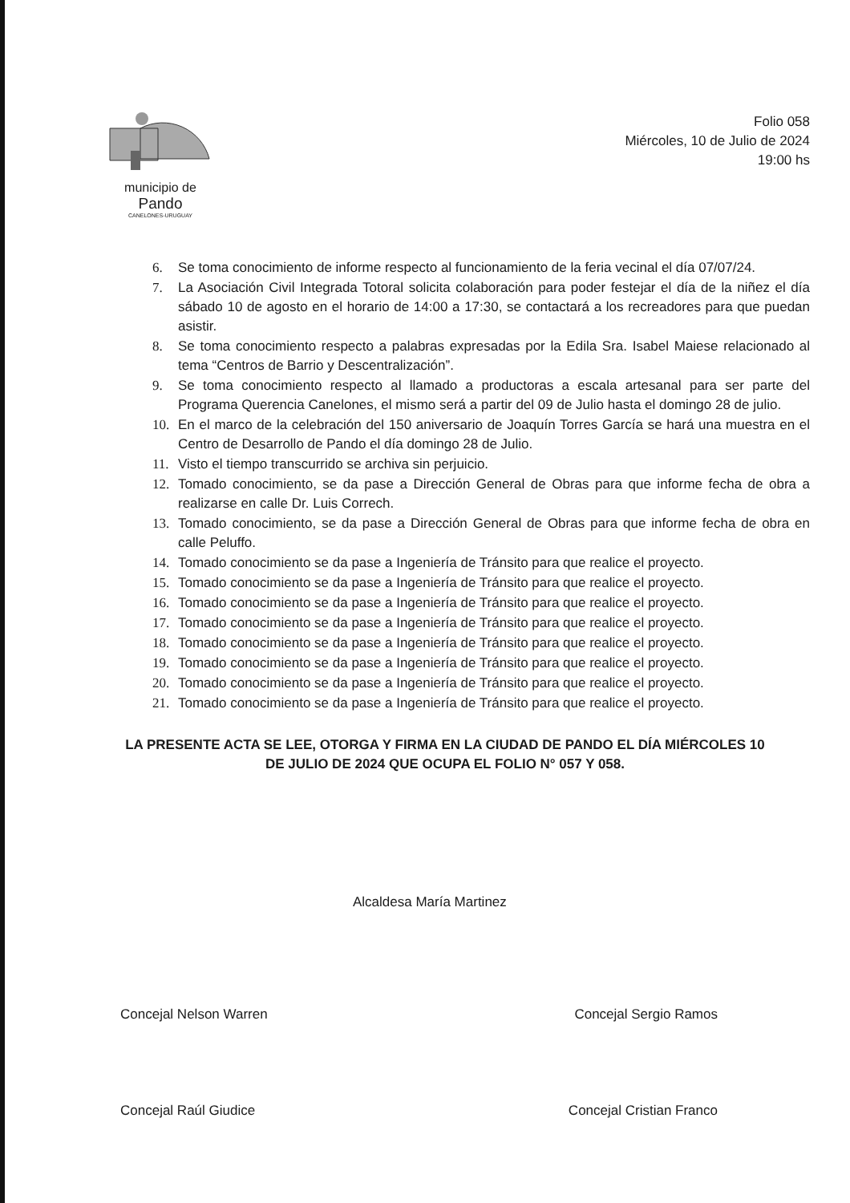municipio de
Pando
CANELONES-URUGUAY
Folio 058
Miércoles, 10 de Julio de 2024
19:00 hs
6. Se toma conocimiento de informe respecto al funcionamiento de la feria vecinal el día 07/07/24.
7. La Asociación Civil Integrada Totoral solicita colaboración para poder festejar el día de la niñez el día sábado 10 de agosto en el horario de 14:00 a 17:30, se contactará a los recreadores para que puedan asistir.
8. Se toma conocimiento respecto a palabras expresadas por la Edila Sra. Isabel Maiese relacionado al tema “Centros de Barrio y Descentralización”.
9. Se toma conocimiento respecto al llamado a productoras a escala artesanal para ser parte del Programa Querencia Canelones, el mismo será a partir del 09 de Julio hasta el domingo 28 de julio.
10. En el marco de la celebración del 150 aniversario de Joaquín Torres García se hará una muestra en el Centro de Desarrollo de Pando el día domingo 28 de Julio.
11. Visto el tiempo transcurrido se archiva sin perjuicio.
12. Tomado conocimiento, se da pase a Dirección General de Obras para que informe fecha de obra a realizarse en calle Dr. Luis Correch.
13. Tomado conocimiento, se da pase a Dirección General de Obras para que informe fecha de obra en calle Peluffo.
14. Tomado conocimiento se da pase a Ingeniería de Tránsito para que realice el proyecto.
15. Tomado conocimiento se da pase a Ingeniería de Tránsito para que realice el proyecto.
16. Tomado conocimiento se da pase a Ingeniería de Tránsito para que realice el proyecto.
17. Tomado conocimiento se da pase a Ingeniería de Tránsito para que realice el proyecto.
18. Tomado conocimiento se da pase a Ingeniería de Tránsito para que realice el proyecto.
19. Tomado conocimiento se da pase a Ingeniería de Tránsito para que realice el proyecto.
20. Tomado conocimiento se da pase a Ingeniería de Tránsito para que realice el proyecto.
21. Tomado conocimiento se da pase a Ingeniería de Tránsito para que realice el proyecto.
LA PRESENTE ACTA SE LEE, OTORGA Y FIRMA EN LA CIUDAD DE PANDO EL DÍA MIÉRCOLES 10 DE JULIO DE 2024 QUE OCUPA EL FOLIO N° 057 Y 058.
Alcaldesa María Martinez
Concejal Nelson Warren Concejal Sergio Ramos
Concejal Raúl Giudice Concejal Cristian Franco